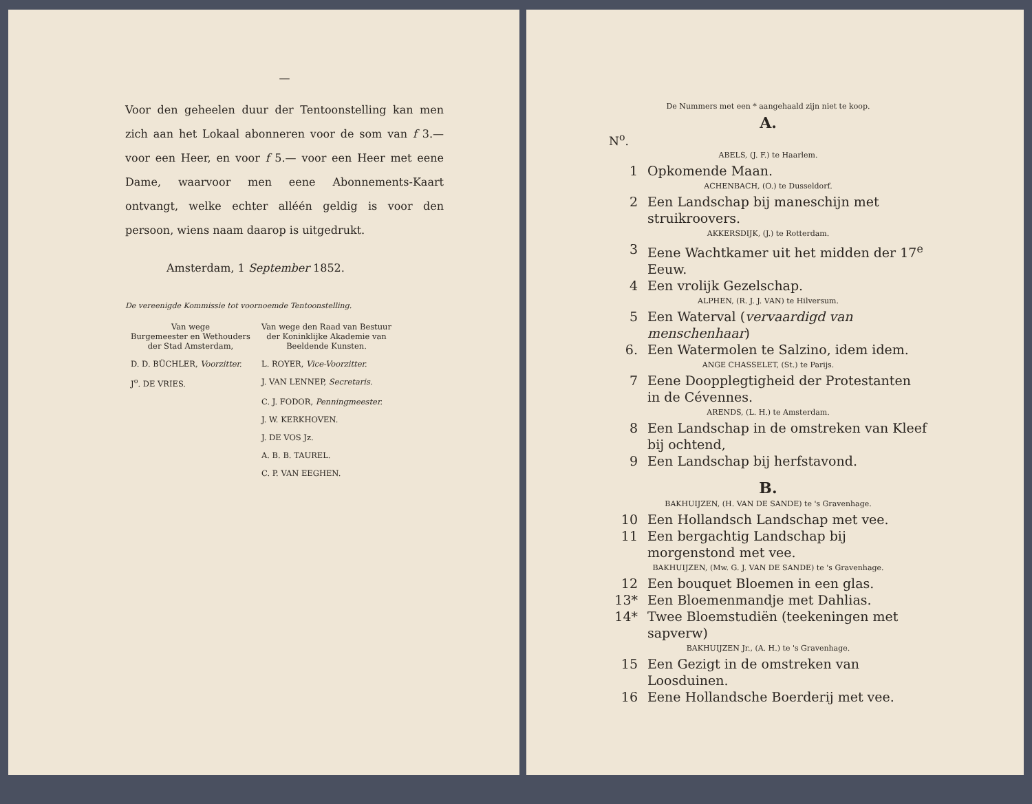—
Voor den geheelen duur der Tentoonstelling kan men zich aan het Lokaal abonneren voor de som van f 3.— voor een Heer, en voor f 5.— voor een Heer met eene Dame, waarvoor men eene Abonnements-Kaart ontvangt, welke echter alléén geldig is voor den persoon, wiens naam daarop is uitgedrukt.
Amsterdam, 1 September 1852.
De vereenigde Kommissie tot voornoemde Tentoonstelling.
| Van wege Burgemeester en Wethouders der Stad Amsterdam, | Van wege den Raad van Bestuur der Koninklijke Akademie van Beeldende Kunsten. |
| D. D. BÜCHLER, Voorzitter. | L. ROYER, Vice-Voorzitter. |
| J<sup>o</sup>. DE VRIES. | J. VAN LENNEP, Secretaris. |
| | C. J. FODOR, Penningmeester. |
| | J. W. KERKHOVEN. |
| | J. DE VOS Jz. |
| | A. B. B. TAUREL. |
| | C. P. VAN EEGHEN. |
De Nummers met een * aangehaald zijn niet te koop.
A.
N<sup>o</sup>.
ABELS, (J. F.) te Haarlem.
1 Opkomende Maan.
ACHENBACH, (O.) te Dusseldorf.
2 Een Landschap bij maneschijn met struikroovers.
AKKERSDIJK, (J.) te Rotterdam.
3 Eene Wachtkamer uit het midden der 17<sup>e</sup> Eeuw.
4 Een vrolijk Gezelschap.
ALPHEN, (R. J. J. VAN) te Hilversum.
5 Een Waterval (vervaardigd van menschenhaar)
6. Een Watermolen te Salzino, idem idem.
ANGE CHASSELET, (St.) te Parijs.
7 Eene Doopplegtigheid der Protestanten in de Cévennes.
ARENDS, (L. H.) te Amsterdam.
8 Een Landschap in de omstreken van Kleef bij ochtend,
9 Een Landschap bij herfstavond.
B.
BAKHUIJZEN, (H. VAN DE SANDE) te 's Gravenhage.
10 Een Hollandsch Landschap met vee.
11 Een bergachtig Landschap bij morgenstond met vee.
BAKHUIJZEN, (Mw. G. J. VAN DE SANDE) te 's Gravenhage.
12 Een bouquet Bloemen in een glas.
13* Een Bloemenmandje met Dahlias.
14* Twee Bloemstudiën (teekeningen met sapverw)
BAKHUIJZEN Jr., (A. H.) te 's Gravenhage.
15 Een Gezigt in de omstreken van Loosduinen.
16 Eene Hollandsche Boerderij met vee.